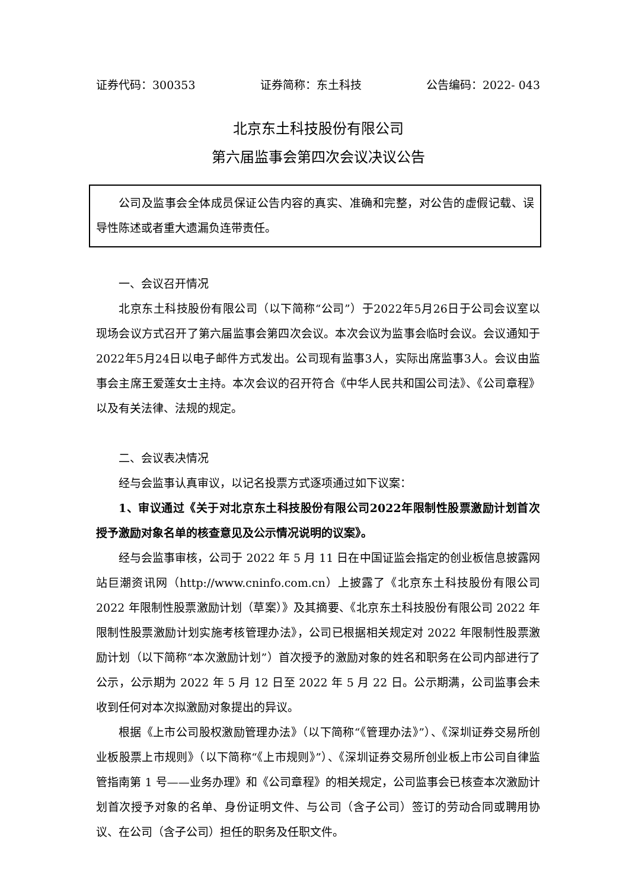证券代码：300353 证券简称：东土科技 公告编码：2022- 043
北京东土科技股份有限公司
第六届监事会第四次会议决议公告
公司及监事会全体成员保证公告内容的真实、准确和完整，对公告的虚假记载、误导性陈述或者重大遗漏负连带责任。
一、会议召开情况
北京东土科技股份有限公司（以下简称“公司”）于2022年5月26日于公司会议室以现场会议方式召开了第六届监事会第四次会议。本次会议为监事会临时会议。会议通知于2022年5月24日以电子邮件方式发出。公司现有监事3人，实际出席监事3人。会议由监事会主席王爱莲女士主持。本次会议的召开符合《中华人民共和国公司法》、《公司章程》以及有关法律、法规的规定。
二、会议表决情况
经与会监事认真审议，以记名投票方式逐项通过如下议案：
1、审议通过《关于对北京东土科技股份有限公司2022年限制性股票激励计划首次授予激励对象名单的核查意见及公示情况说明的议案》。
经与会监事审核，公司于 2022 年 5 月 11 日在中国证监会指定的创业板信息披露网站巨潮资讯网（http://www.cninfo.com.cn）上披露了《北京东土科技股份有限公司 2022 年限制性股票激励计划（草案）》及其摘要、《北京东土科技股份有限公司 2022 年限制性股票激励计划实施考核管理办法》，公司已根据相关规定对 2022 年限制性股票激励计划（以下简称“本次激励计划”）首次授予的激励对象的姓名和职务在公司内部进行了公示，公示期为 2022 年 5 月 12 日至 2022 年 5 月 22 日。公示期满，公司监事会未收到任何对本次拟激励对象提出的异议。
根据《上市公司股权激励管理办法》（以下简称“《管理办法》”）、《深圳证券交易所创业板股票上市规则》（以下简称“《上市规则》”）、《深圳证券交易所创业板上市公司自律监管指南第 1 号——业务办理》和《公司章程》的相关规定，公司监事会已核查本次激励计划首次授予对象的名单、身份证明文件、与公司（含子公司）签订的劳动合同或聘用协议、在公司（含子公司）担任的职务及任职文件。